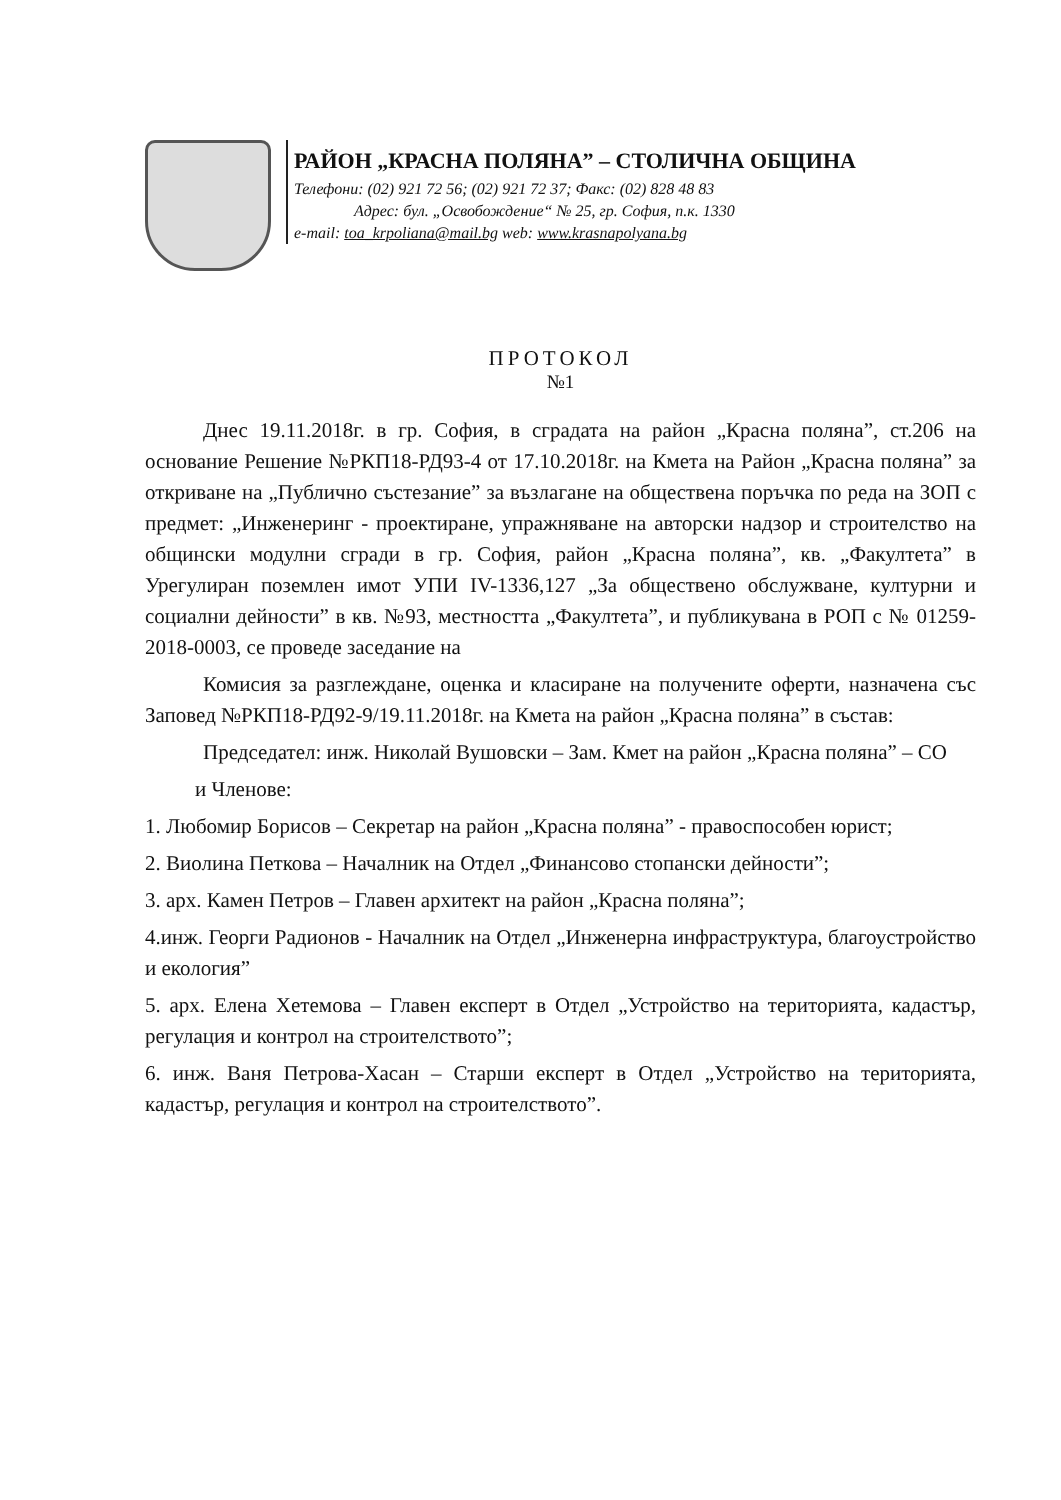РАЙОН „КРАСНА ПОЛЯНА” – СТОЛИЧНА ОБЩИНА
Телефони: (02) 921 72 56; (02) 921 72 37; Факс: (02) 828 48 83
Адрес: бул. „Освобождение“ № 25, гр. София, п.к. 1330
e-mail: toa_krpoliana@mail.bg web: www.krasnapolyana.bg
ПРОТОКОЛ
№1
Днес 19.11.2018г. в гр. София, в сградата на район „Красна поляна”, ст.206 на основание Решение №РКП18-РД93-4 от 17.10.2018г. на Кмета на Район „Красна поляна” за откриване на „Публично състезание” за възлагане на обществена поръчка по реда на ЗОП с предмет: „Инженеринг - проектиране, упражняване на авторски надзор и строителство на общински модулни сгради в гр. София, район „Красна поляна”, кв. „Факултета” в Урегулиран поземлен имот УПИ IV-1336,127 „За обществено обслужване, културни и социални дейности” в кв. №93, местността „Факултета”, и публикувана в РОП с № 01259-2018-0003, се проведе заседание на
Комисия за разглеждане, оценка и класиране на получените оферти, назначена със Заповед №РКП18-РД92-9/19.11.2018г. на Кмета на район „Красна поляна” в състав:
Председател: инж. Николай Вушовски – Зам. Кмет на район „Красна поляна” – СО
и Членове:
1. Любомир Борисов – Секретар на район „Красна поляна” - правоспособен юрист;
2. Виолина Петкова – Началник на Отдел „Финансово стопански дейности”;
3. арх. Камен Петров – Главен архитект на район „Красна поляна”;
4.инж. Георги Радионов - Началник на Отдел „Инженерна инфраструктура, благоустройство и екология”
5. арх. Елена Хетемова – Главен експерт в Отдел „Устройство на територията, кадастър, регулация и контрол на строителството”;
6. инж. Ваня Петрова-Хасан – Старши експерт в Отдел „Устройство на територията, кадастър, регулация и контрол на строителството”.